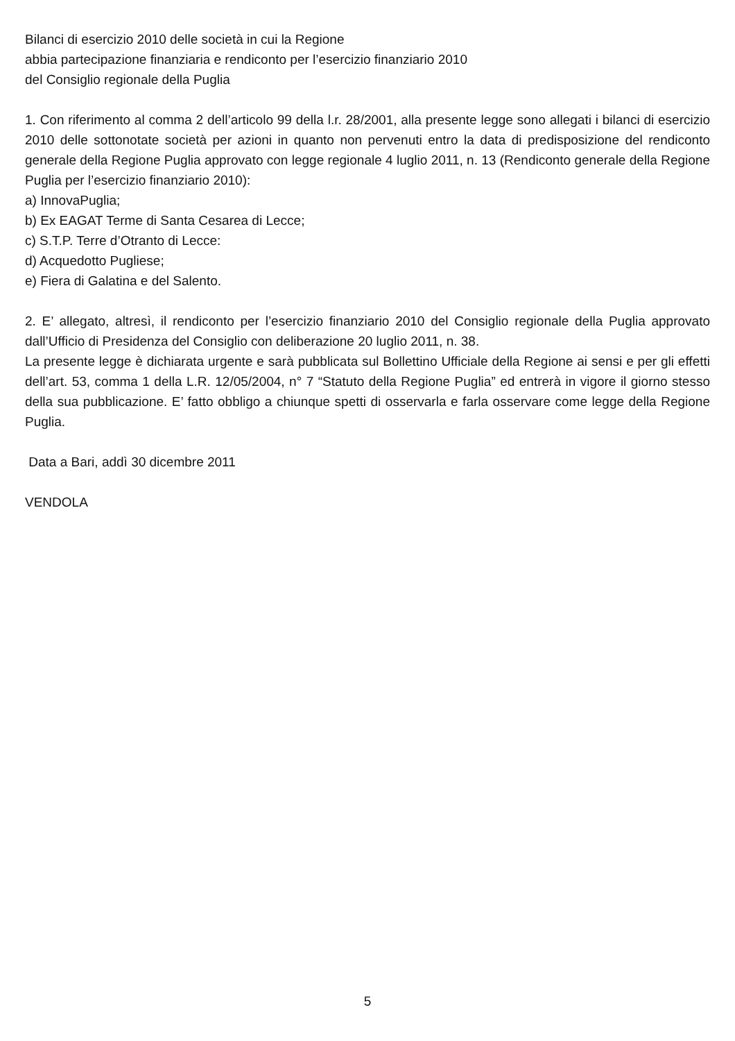Bilanci di esercizio 2010 delle società in cui la Regione
abbia partecipazione finanziaria e rendiconto per l’esercizio finanziario 2010
del Consiglio regionale della Puglia
1. Con riferimento al comma 2 dell’articolo 99 della l.r. 28/2001, alla presente legge sono allegati i bilanci di esercizio 2010 delle sottonotate società per azioni in quanto non pervenuti entro la data di predisposizione del rendiconto generale della Regione Puglia approvato con legge regionale 4 luglio 2011, n. 13 (Rendiconto generale della Regione Puglia per l’esercizio finanziario 2010):
a) InnovaPuglia;
b) Ex EAGAT Terme di Santa Cesarea di Lecce;
c) S.T.P. Terre d’Otranto di Lecce:
d) Acquedotto Pugliese;
e) Fiera di Galatina e del Salento.
2. E’ allegato, altresì, il rendiconto per l’esercizio finanziario 2010 del Consiglio regionale della Puglia approvato dall’Ufficio di Presidenza del Consiglio con deliberazione 20 luglio 2011, n. 38.
La presente legge è dichiarata urgente e sarà pubblicata sul Bollettino Ufficiale della Regione ai sensi e per gli effetti dell’art. 53, comma 1 della L.R. 12/05/2004, n° 7 “Statuto della Regione Puglia” ed entrerà in vigore il giorno stesso della sua pubblicazione. E’ fatto obbligo a chiunque spetti di osservarla e farla osservare come legge della Regione Puglia.
Data a Bari, addì 30 dicembre 2011
VENDOLA
5